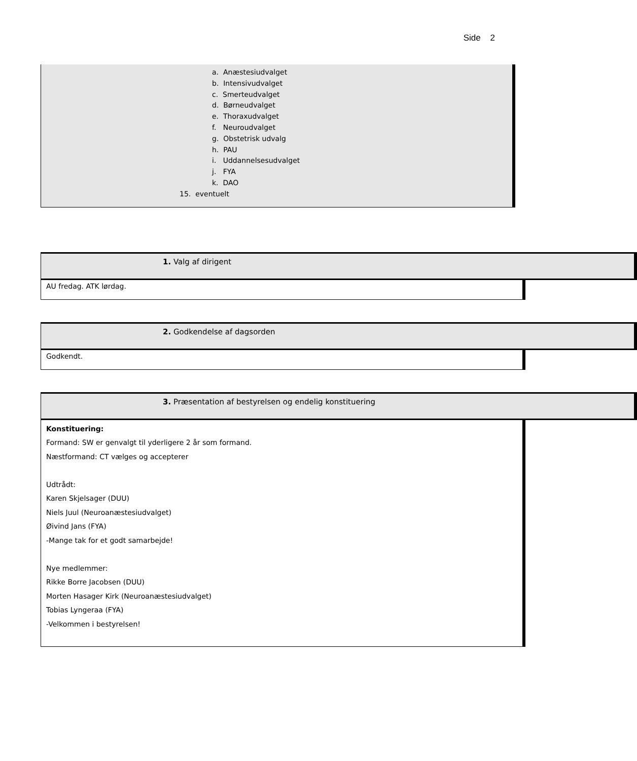Side 2
a. Anæstesiudvalget
b. Intensivudvalget
c. Smerteudvalget
d. Børneudvalget
e. Thoraxudvalget
f. Neuroudvalget
g. Obstetrisk udvalg
h. PAU
i. Uddannelsesudvalget
j. FYA
k. DAO
15. eventuelt
1. Valg af dirigent
AU fredag. ATK lørdag.
2. Godkendelse af dagsorden
Godkendt.
3. Præsentation af bestyrelsen og endelig konstituering
Konstituering:
Formand: SW er genvalgt til yderligere 2 år som formand.
Næstformand: CT vælges og accepterer
Udtrådt:
Karen Skjelsager (DUU)
Niels Juul (Neuroanæstesiudvalget)
Øivind Jans (FYA)
-Mange tak for et godt samarbejde!
Nye medlemmer:
Rikke Borre Jacobsen (DUU)
Morten Hasager Kirk (Neuroanæstesiudvalget)
Tobias Lyngeraa (FYA)
-Velkommen i bestyrelsen!